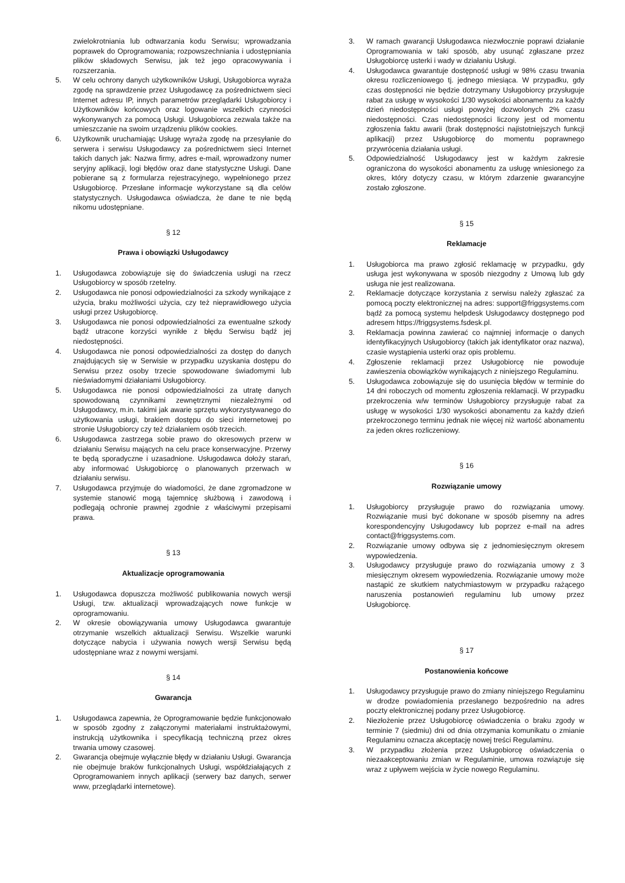zwielokrotniania lub odtwarzania kodu Serwisu; wprowadzania poprawek do Oprogramowania; rozpowszechniania i udostępniania plików składowych Serwisu, jak też jego opracowywania i rozszerzania.
5. W celu ochrony danych użytkowników Usługi, Usługobiorca wyraża zgodę na sprawdzenie przez Usługodawcę za pośrednictwem sieci Internet adresu IP, innych parametrów przeglądarki Usługobiorcy i Użytkowników końcowych oraz logowanie wszelkich czynności wykonywanych za pomocą Usługi. Usługobiorca zezwala także na umieszczanie na swoim urządzeniu plików cookies.
6. Użytkownik uruchamiając Usługę wyraża zgodę na przesyłanie do serwera i serwisu Usługodawcy za pośrednictwem sieci Internet takich danych jak: Nazwa firmy, adres e-mail, wprowadzony numer seryjny aplikacji, logi błędów oraz dane statystyczne Usługi. Dane pobierane są z formularza rejestracyjnego, wypełnionego przez Usługobiorcę. Przesłane informacje wykorzystane są dla celów statystycznych. Usługodawca oświadcza, że dane te nie będą nikomu udostępniane.
§ 12
Prawa i obowiązki Usługodawcy
1. Usługodawca zobowiązuje się do świadczenia usługi na rzecz Usługobiorcy w sposób rzetelny.
2. Usługodawca nie ponosi odpowiedzialności za szkody wynikające z użycia, braku możliwości użycia, czy też nieprawidłowego użycia usługi przez Usługobiorcę.
3. Usługodawca nie ponosi odpowiedzialności za ewentualne szkody bądź utracone korzyści wynikłe z błędu Serwisu bądź jej niedostępności.
4. Usługodawca nie ponosi odpowiedzialności za dostęp do danych znajdujących się w Serwisie w przypadku uzyskania dostępu do Serwisu przez osoby trzecie spowodowane świadomymi lub nieświadomymi działaniami Usługobiorcy.
5. Usługodawca nie ponosi odpowiedzialności za utratę danych spowodowaną czynnikami zewnętrznymi niezależnymi od Usługodawcy, m.in. takimi jak awarie sprzętu wykorzystywanego do użytkowania usługi, brakiem dostępu do sieci internetowej po stronie Usługobiorcy czy też działaniem osób trzecich.
6. Usługodawca zastrzega sobie prawo do okresowych przerw w działaniu Serwisu mających na celu prace konserwacyjne. Przerwy te będą sporadyczne i uzasadnione. Usługodawca dołoży starań, aby informować Usługobiorcę o planowanych przerwach w działaniu serwisu.
7. Usługodawca przyjmuje do wiadomości, że dane zgromadzone w systemie stanowić mogą tajemnicę służbową i zawodową i podlegają ochronie prawnej zgodnie z właściwymi przepisami prawa.
§ 13
Aktualizacje oprogramowania
1. Usługodawca dopuszcza możliwość publikowania nowych wersji Usługi, tzw. aktualizacji wprowadzających nowe funkcje w oprogramowaniu.
2. W okresie obowiązywania umowy Usługodawca gwarantuje otrzymanie wszelkich aktualizacji Serwisu. Wszelkie warunki dotyczące nabycia i używania nowych wersji Serwisu będą udostępniane wraz z nowymi wersjami.
§ 14
Gwarancja
1. Usługodawca zapewnia, że Oprogramowanie będzie funkcjonowało w sposób zgodny z załączonymi materiałami instruktażowymi, instrukcją użytkownika i specyfikacją techniczną przez okres trwania umowy czasowej.
2. Gwarancja obejmuje wyłącznie błędy w działaniu Usługi. Gwarancja nie obejmuje braków funkcjonalnych Usługi, współdziałających z Oprogramowaniem innych aplikacji (serwery baz danych, serwer www, przeglądarki internetowe).
3. W ramach gwarancji Usługodawca niezwłocznie poprawi działanie Oprogramowania w taki sposób, aby usunąć zgłaszane przez Usługobiorcę usterki i wady w działaniu Usługi.
4. Usługodawca gwarantuje dostępność usługi w 98% czasu trwania okresu rozliczeniowego tj. jednego miesiąca. W przypadku, gdy czas dostępności nie będzie dotrzymany Usługobiorcy przysługuje rabat za usługę w wysokości 1/30 wysokości abonamentu za każdy dzień niedostępności usługi powyżej dozwolonych 2% czasu niedostępności. Czas niedostępności liczony jest od momentu zgłoszenia faktu awarii (brak dostępności najistotniejszych funkcji aplikacji) przez Usługobiorcę do momentu poprawnego przywrócenia działania usługi.
5. Odpowiedzialność Usługodawcy jest w każdym zakresie ograniczona do wysokości abonamentu za usługę wniesionego za okres, który dotyczy czasu, w którym zdarzenie gwarancyjne zostało zgłoszone.
§ 15
Reklamacje
1. Usługobiorca ma prawo zgłosić reklamację w przypadku, gdy usługa jest wykonywana w sposób niezgodny z Umową lub gdy usługa nie jest realizowana.
2. Reklamacje dotyczące korzystania z serwisu należy zgłaszać za pomocą poczty elektronicznej na adres: support@friggsystems.com bądź za pomocą systemu helpdesk Usługodawcy dostępnego pod adresem https://friggsystems.fsdesk.pl.
3. Reklamacja powinna zawierać co najmniej informacje o danych identyfikacyjnych Usługobiorcy (takich jak identyfikator oraz nazwa), czasie wystąpienia usterki oraz opis problemu.
4. Zgłoszenie reklamacji przez Usługobiorcę nie powoduje zawieszenia obowiązków wynikających z niniejszego Regulaminu.
5. Usługodawca zobowiązuje się do usunięcia błędów w terminie do 14 dni roboczych od momentu zgłoszenia reklamacji. W przypadku przekroczenia w/w terminów Usługobiorcy przysługuje rabat za usługę w wysokości 1/30 wysokości abonamentu za każdy dzień przekroczonego terminu jednak nie więcej niż wartość abonamentu za jeden okres rozliczeniowy.
§ 16
Rozwiązanie umowy
1. Usługobiorcy przysługuje prawo do rozwiązania umowy. Rozwiązanie musi być dokonane w sposób pisemny na adres korespondencyjny Usługodawcy lub poprzez e-mail na adres contact@friggsystems.com.
2. Rozwiązanie umowy odbywa się z jednomiesięcznym okresem wypowiedzenia.
3. Usługodawcy przysługuje prawo do rozwiązania umowy z 3 miesięcznym okresem wypowiedzenia. Rozwiązanie umowy może nastąpić ze skutkiem natychmiastowym w przypadku rażącego naruszenia postanowień regulaminu lub umowy przez Usługobiorcę.
§ 17
Postanowienia końcowe
1. Usługodawcy przysługuje prawo do zmiany niniejszego Regulaminu w drodze powiadomienia przesłanego bezpośrednio na adres poczty elektronicznej podany przez Usługobiorcę.
2. Niezłożenie przez Usługobiorcę oświadczenia o braku zgody w terminie 7 (siedmiu) dni od dnia otrzymania komunikatu o zmianie Regulaminu oznacza akceptację nowej treści Regulaminu.
3. W przypadku złożenia przez Usługobiorcę oświadczenia o niezaakceptowaniu zmian w Regulaminie, umowa rozwiązuje się wraz z upływem wejścia w życie nowego Regulaminu.